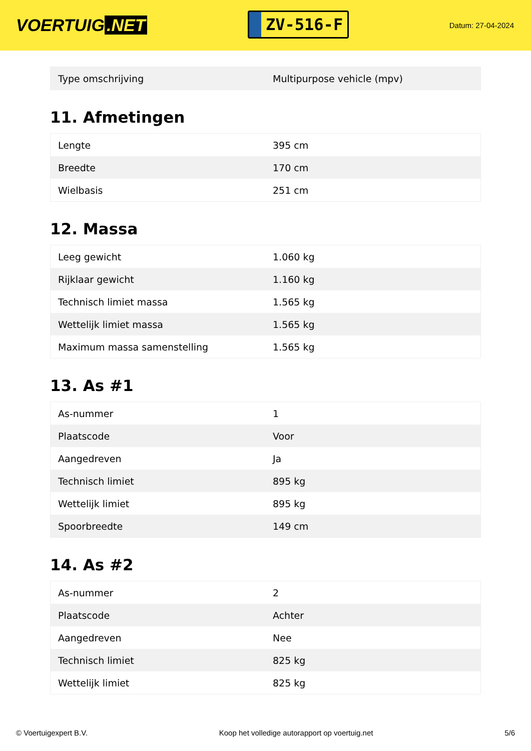VOERTUIG.NET
ZV-516-F
Datum: 27-04-2024
| Type omschrijving | Multipurpose vehicle (mpv) |
11. Afmetingen
| Lengte | 395 cm |
| Breedte | 170 cm |
| Wielbasis | 251 cm |
12. Massa
| Leeg gewicht | 1.060 kg |
| Rijklaar gewicht | 1.160 kg |
| Technisch limiet massa | 1.565 kg |
| Wettelijk limiet massa | 1.565 kg |
| Maximum massa samenstelling | 1.565 kg |
13. As #1
| As-nummer | 1 |
| Plaatscode | Voor |
| Aangedreven | Ja |
| Technisch limiet | 895 kg |
| Wettelijk limiet | 895 kg |
| Spoorbreedte | 149 cm |
14. As #2
| As-nummer | 2 |
| Plaatscode | Achter |
| Aangedreven | Nee |
| Technisch limiet | 825 kg |
| Wettelijk limiet | 825 kg |
© Voertuigexpert B.V. Koop het volledige autorapport op voertuig.net 5/6